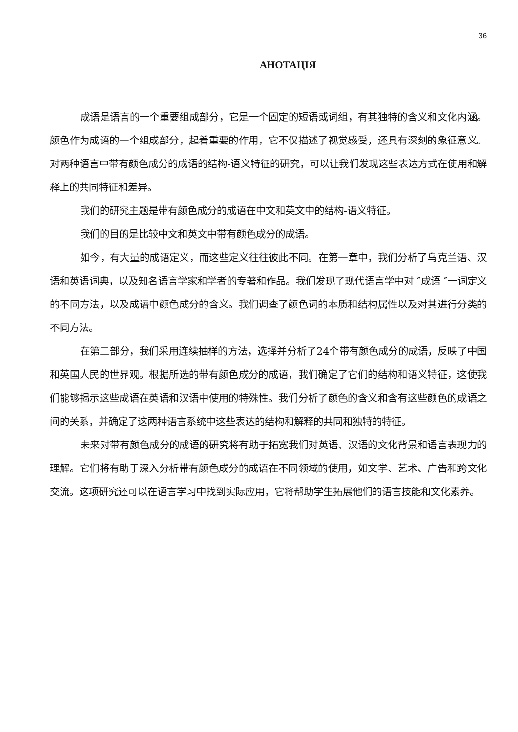36
АНОТАЦІЯ
成语是语言的一个重要组成部分，它是一个固定的短语或词组，有其独特的含义和文化内涵。颜色作为成语的一个组成部分，起着重要的作用，它不仅描述了视觉感受，还具有深刻的象征意义。对两种语言中带有颜色成分的成语的结构-语义特征的研究，可以让我们发现这些表达方式在使用和解释上的共同特征和差异。
我们的研究主题是带有颜色成分的成语在中文和英文中的结构-语义特征。
我们的目的是比较中文和英文中带有颜色成分的成语。
如今，有大量的成语定义，而这些定义往往彼此不同。在第一章中，我们分析了乌克兰语、汉语和英语词典，以及知名语言学家和学者的专著和作品。我们发现了现代语言学中对 ″成语 ″一词定义的不同方法，以及成语中颜色成分的含义。我们调查了颜色词的本质和结构属性以及对其进行分类的不同方法。
在第二部分，我们采用连续抽样的方法，选择并分析了24个带有颜色成分的成语，反映了中国和英国人民的世界观。根据所选的带有颜色成分的成语，我们确定了它们的结构和语义特征，这使我们能够揭示这些成语在英语和汉语中使用的特殊性。我们分析了颜色的含义和含有这些颜色的成语之间的关系，并确定了这两种语言系统中这些表达的结构和解释的共同和独特的特征。
未来对带有颜色成分的成语的研究将有助于拓宽我们对英语、汉语的文化背景和语言表现力的理解。它们将有助于深入分析带有颜色成分的成语在不同领域的使用，如文学、艺术、广告和跨文化交流。这项研究还可以在语言学习中找到实际应用，它将帮助学生拓展他们的语言技能和文化素养。